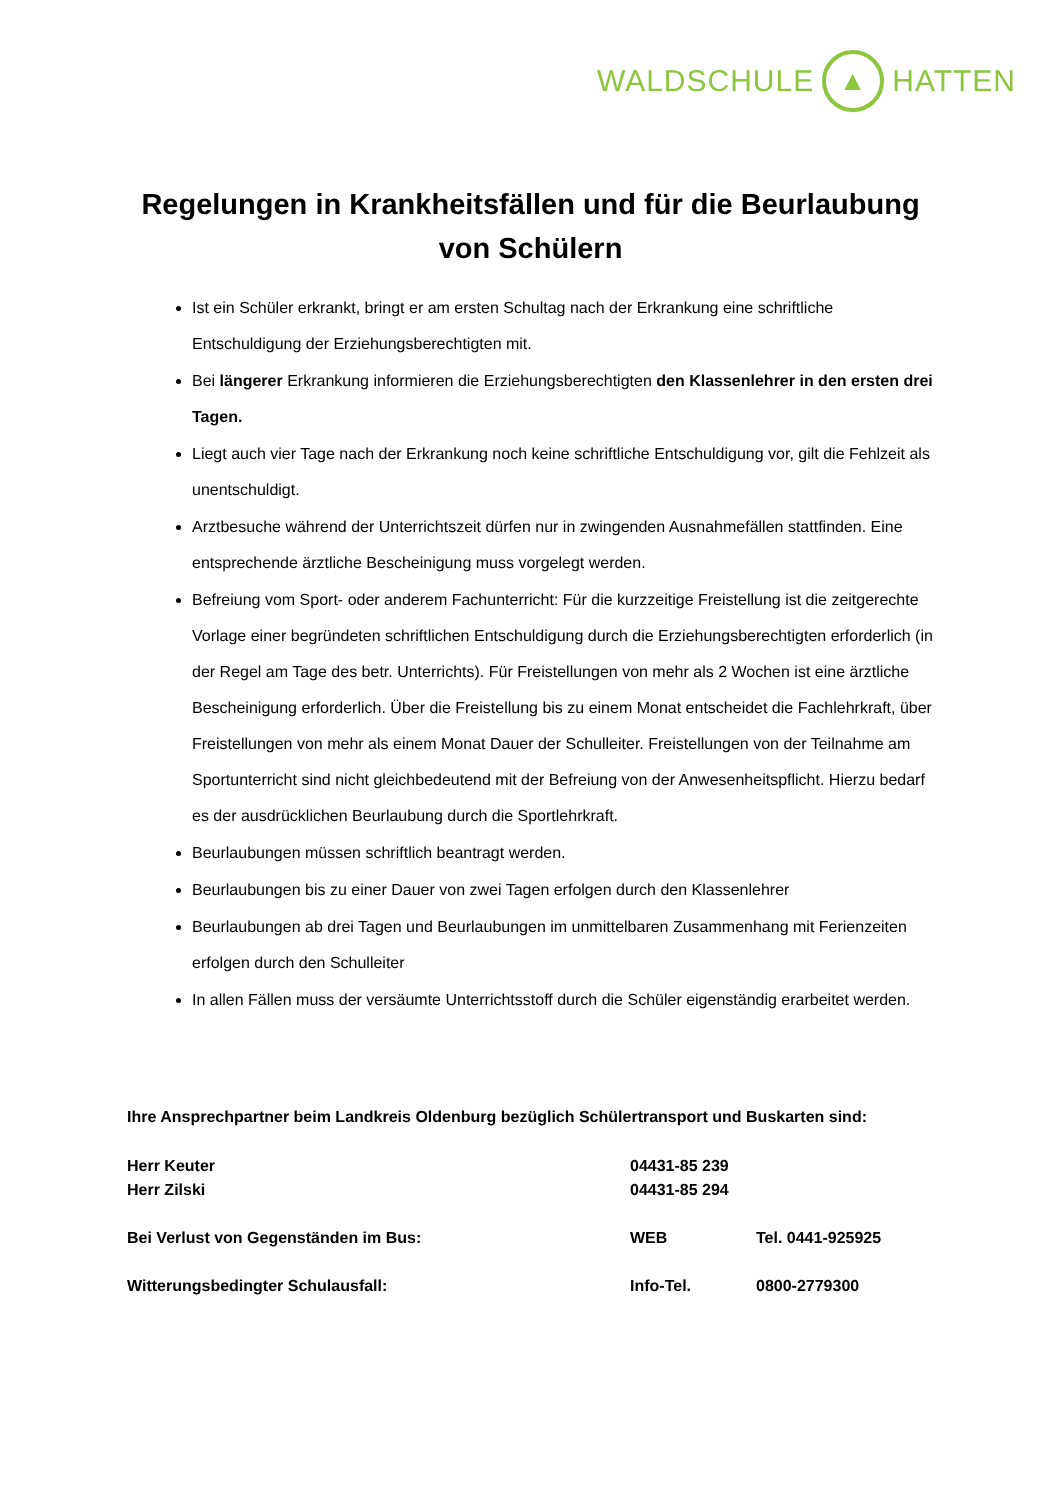WALDSCHULE ▲ HATTEN
Regelungen in Krankheitsfällen und für die Beurlaubung von Schülern
Ist ein Schüler erkrankt, bringt er am ersten Schultag nach der Erkrankung eine schriftliche Entschuldigung der Erziehungsberechtigten mit.
Bei längerer Erkrankung informieren die Erziehungsberechtigten den Klassenlehrer in den ersten drei Tagen.
Liegt auch vier Tage nach der Erkrankung noch keine schriftliche Entschuldigung vor, gilt die Fehlzeit als unentschuldigt.
Arztbesuche während der Unterrichtszeit dürfen nur in zwingenden Ausnahmefällen stattfinden. Eine entsprechende ärztliche Bescheinigung muss vorgelegt werden.
Befreiung vom Sport- oder anderem Fachunterricht: Für die kurzzeitige Freistellung ist die zeitgerechte Vorlage einer begründeten schriftlichen Entschuldigung durch die Erziehungsberechtigten erforderlich (in der Regel am Tage des betr. Unterrichts). Für Freistellungen von mehr als 2 Wochen ist eine ärztliche Bescheinigung erforderlich. Über die Freistellung bis zu einem Monat entscheidet die Fachlehrkraft, über Freistellungen von mehr als einem Monat Dauer der Schulleiter. Freistellungen von der Teilnahme am Sportunterricht sind nicht gleichbedeutend mit der Befreiung von der Anwesenheitspflicht. Hierzu bedarf es der ausdrücklichen Beurlaubung durch die Sportlehrkraft.
Beurlaubungen müssen schriftlich beantragt werden.
Beurlaubungen bis zu einer Dauer von zwei Tagen erfolgen durch den Klassenlehrer
Beurlaubungen ab drei Tagen und Beurlaubungen im unmittelbaren Zusammenhang mit Ferienzeiten erfolgen durch den Schulleiter
In allen Fällen muss der versäumte Unterrichtsstoff durch die Schüler eigenständig erarbeitet werden.
Ihre Ansprechpartner beim Landkreis Oldenburg bezüglich Schülertransport und Buskarten sind:
Herr Keuter 04431-85 239
Herr Zilski 04431-85 294
Bei Verlust von Gegenständen im Bus: WEB Tel. 0441-925925
Witterungsbedingter Schulausfall: Info-Tel. 0800-2779300